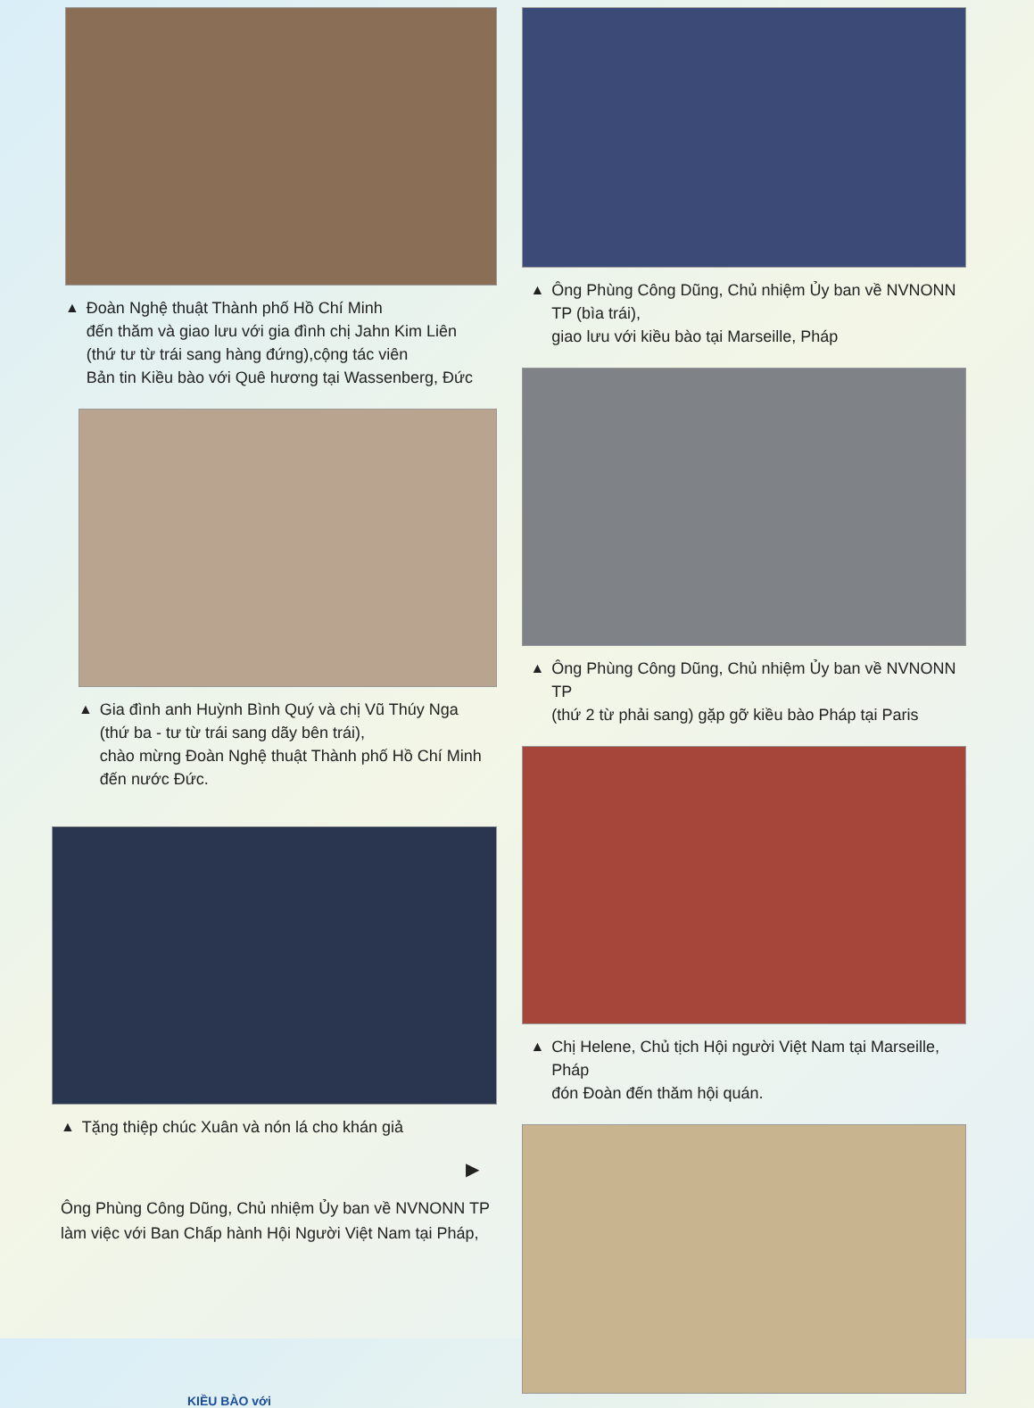▲ Đoàn Nghệ thuật Thành phố Hồ Chí Minh
đến thăm và giao lưu với gia đình chị Jahn Kim Liên
(thứ tư từ trái sang hàng đứng),cộng tác viên
Bản tin Kiều bào với Quê hương tại Wassenberg, Đức
▲ Gia đình anh Huỳnh Bình Quý và chị Vũ Thúy Nga
(thứ ba - tư từ trái sang dãy bên trái),
chào mừng Đoàn Nghệ thuật Thành phố Hồ Chí Minh
đến nước Đức.
▲ Tặng thiệp chúc Xuân và nón lá cho khán giả
▶
Ông Phùng Công Dũng, Chủ nhiệm Ủy ban về NVNONN TP
làm việc với Ban Chấp hành Hội Người Việt Nam tại Pháp,
▲ Ông Phùng Công Dũng, Chủ nhiệm Ủy ban về NVNONN TP (bìa trái),
giao lưu với kiều bào tại Marseille, Pháp
▲ Ông Phùng Công Dũng, Chủ nhiệm Ủy ban về NVNONN TP
(thứ 2 từ phải sang) gặp gỡ kiều bào Pháp tại Paris
▲ Chị Helene, Chủ tịch Hội người Việt Nam tại Marseille, Pháp
đón Đoàn đến thăm hội quán.
KIỀU BÀO với